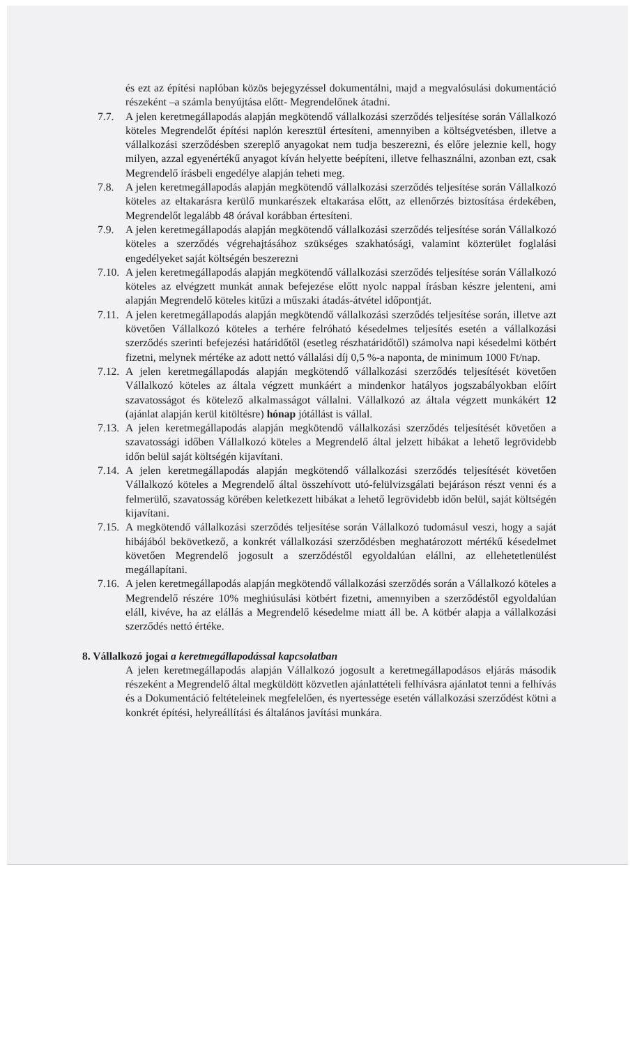és ezt az építési naplóban közös bejegyzéssel dokumentálni, majd a megvalósulási dokumentáció részeként –a számla benyújtása előtt- Megrendelőnek átadni.
7.7. A jelen keretmegállapodás alapján megkötendő vállalkozási szerződés teljesítése során Vállalkozó köteles Megrendelőt építési naplón keresztül értesíteni, amennyiben a költségvetésben, illetve a vállalkozási szerződésben szereplő anyagokat nem tudja beszerezni, és előre jeleznie kell, hogy milyen, azzal egyenértékű anyagot kíván helyette beépíteni, illetve felhasználni, azonban ezt, csak Megrendelő írásbeli engedélye alapján teheti meg.
7.8. A jelen keretmegállapodás alapján megkötendő vállalkozási szerződés teljesítése során Vállalkozó köteles az eltakarásra kerülő munkarészek eltakarása előtt, az ellenőrzés biztosítása érdekében, Megrendelőt legalább 48 órával korábban értesíteni.
7.9. A jelen keretmegállapodás alapján megkötendő vállalkozási szerződés teljesítése során Vállalkozó köteles a szerződés végrehajtásához szükséges szakhatósági, valamint közterület foglalási engedélyeket saját költségén beszerezni
7.10.
A jelen keretmegállapodás alapján megkötendő vállalkozási szerződés teljesítése során Vállalkozó köteles az elvégzett munkát annak befejezése előtt nyolc nappal írásban készre jelenteni, ami alapján Megrendelő köteles kitűzi a műszaki átadás-átvétel időpontját.
7.11.
A jelen keretmegállapodás alapján megkötendő vállalkozási szerződés teljesítése során, illetve azt követően Vállalkozó köteles a terhére felróható késedelmes teljesítés esetén a vállalkozási szerződés szerinti befejezési határidőtől (esetleg részhatáridőtől) számolva napi késedelmi kötbért fizetni, melynek mértéke az adott nettó vállalási díj 0,5 %-a naponta, de minimum 1000 Ft/nap.
7.12.
A jelen keretmegállapodás alapján megkötendő vállalkozási szerződés teljesítését követően Vállalkozó köteles az általa végzett munkáért a mindenkor hatályos jogszabályokban előírt szavatosságot és kötelező alkalmasságot vállalni. Vállalkozó az általa végzett munkákért 12 (ajánlat alapján kerül kitöltésre) hónap jótállást is vállal.
7.13.
A jelen keretmegállapodás alapján megkötendő vállalkozási szerződés teljesítését követően a szavatossági időben Vállalkozó köteles a Megrendelő által jelzett hibákat a lehető legrövidebb időn belül saját költségén kijavítani.
7.14.
A jelen keretmegállapodás alapján megkötendő vállalkozási szerződés teljesítését követően Vállalkozó köteles a Megrendelő által összehívott utó-felülvizsgálati bejáráson részt venni és a felmerülő, szavatosság körében keletkezett hibákat a lehető legrövidebb időn belül, saját költségén kijavítani.
7.15.
A megkötendő vállalkozási szerződés teljesítése során Vállalkozó tudomásul veszi, hogy a saját hibájából bekövetkező, a konkrét vállalkozási szerződésben meghatározott mértékű késedelmet követően Megrendelő jogosult a szerződéstől egyoldalúan elállni, az ellehetetlenülést megállapítani.
7.16.
A jelen keretmegállapodás alapján megkötendő vállalkozási szerződés során a Vállalkozó köteles a Megrendelő részére 10% meghiúsulási kötbért fizetni, amennyiben a szerződéstől egyoldalúan eláll, kivéve, ha az elállás a Megrendelő késedelme miatt áll be. A kötbér alapja a vállalkozási szerződés nettó értéke.
8. Vállalkozó jogai a keretmegállapodással kapcsolatban
A jelen keretmegállapodás alapján Vállalkozó jogosult a keretmegállapodásos eljárás második részeként a Megrendelő által megküldött közvetlen ajánlattételi felhívásra ajánlatot tenni a felhívás és a Dokumentáció feltételeinek megfelelően, és nyertessége esetén vállalkozási szerződést kötni a konkrét építési, helyreállítási és általános javítási munkára.